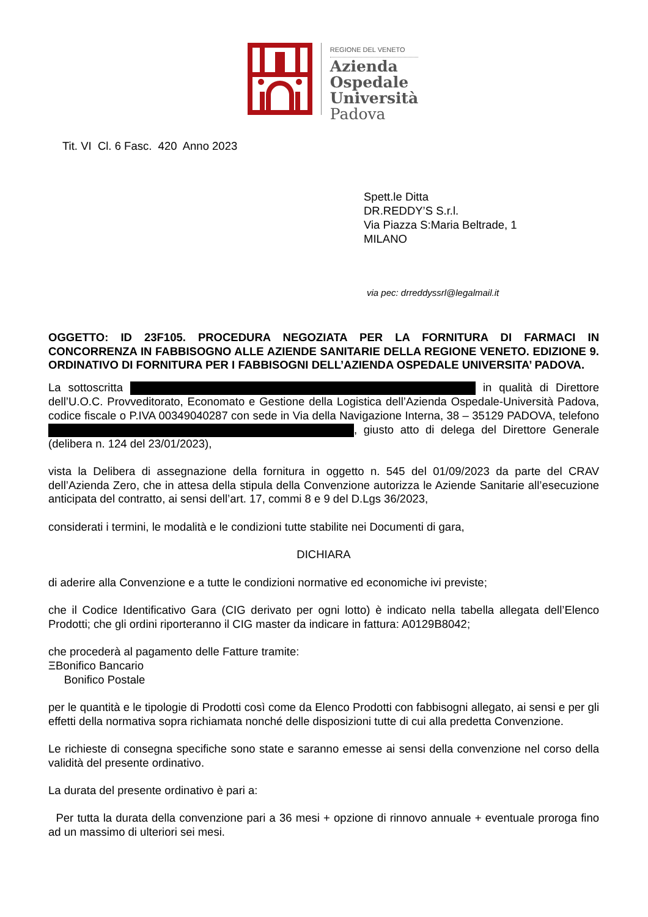REGIONE DEL VENETO
Azienda
Ospedale
Università
Padova
Tit. VI Cl. 6 Fasc. 420 Anno 2023
Spett.le Ditta
DR.REDDY’S S.r.l.
Via Piazza S:Maria Beltrade, 1
MILANO
via pec: drreddyssrl@legalmail.it
OGGETTO: ID 23F105. PROCEDURA NEGOZIATA PER LA FORNITURA DI FARMACI IN CONCORRENZA IN FABBISOGNO ALLE AZIENDE SANITARIE DELLA REGIONE VENETO. EDIZIONE 9. ORDINATIVO DI FORNITURA PER I FABBISOGNI DELL’AZIENDA OSPEDALE UNIVERSITA’ PADOVA.
La sottoscritta in qualità di Direttore dell’U.O.C. Provveditorato, Economato e Gestione della Logistica dell’Azienda Ospedale-Università Padova, codice fiscale o P.IVA 00349040287 con sede in Via della Navigazione Interna, 38 – 35129 PADOVA, telefono , giusto atto di delega del Direttore Generale (delibera n. 124 del 23/01/2023),
vista la Delibera di assegnazione della fornitura in oggetto n. 545 del 01/09/2023 da parte del CRAV dell’Azienda Zero, che in attesa della stipula della Convenzione autorizza le Aziende Sanitarie all’esecuzione anticipata del contratto, ai sensi dell’art. 17, commi 8 e 9 del D.Lgs 36/2023,
considerati i termini, le modalità e le condizioni tutte stabilite nei Documenti di gara,
DICHIARA
di aderire alla Convenzione e a tutte le condizioni normative ed economiche ivi previste;
che il Codice Identificativo Gara (CIG derivato per ogni lotto) è indicato nella tabella allegata dell’Elenco Prodotti; che gli ordini riporteranno il CIG master da indicare in fattura: A0129B8042;
che procederà al pagamento delle Fatture tramite:
ΞBonifico Bancario
Bonifico Postale
per le quantità e le tipologie di Prodotti così come da Elenco Prodotti con fabbisogni allegato, ai sensi e per gli effetti della normativa sopra richiamata nonché delle disposizioni tutte di cui alla predetta Convenzione.
Le richieste di consegna specifiche sono state e saranno emesse ai sensi della convenzione nel corso della validità del presente ordinativo.
La durata del presente ordinativo è pari a:
Per tutta la durata della convenzione pari a 36 mesi + opzione di rinnovo annuale + eventuale proroga fino ad un massimo di ulteriori sei mesi.